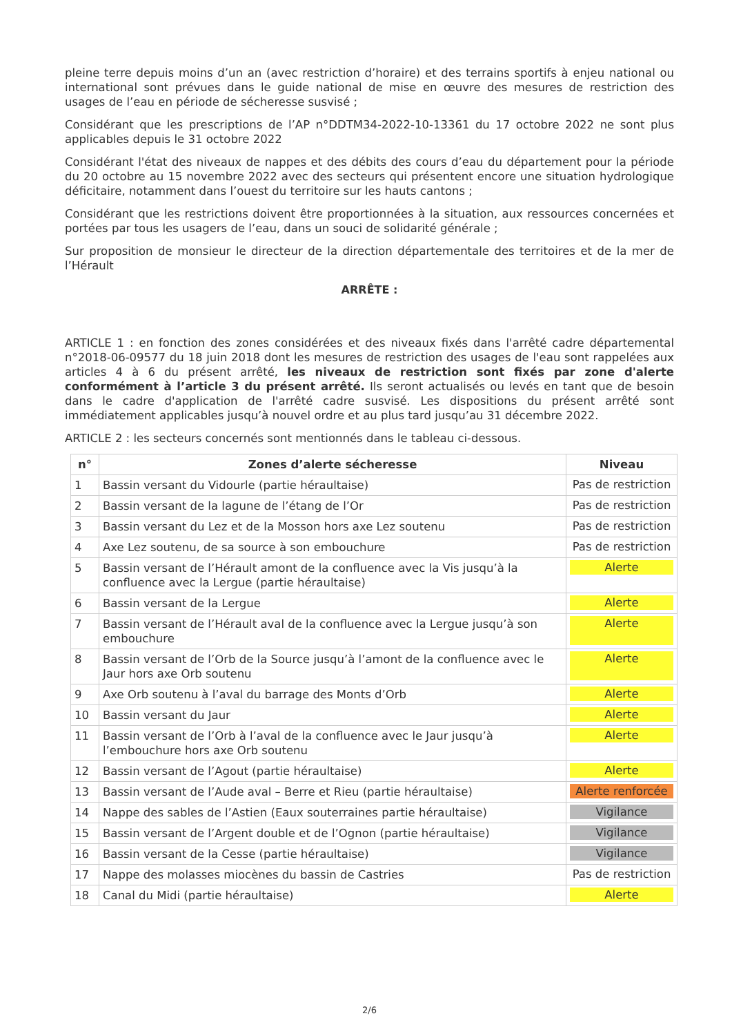pleine terre depuis moins d’un an (avec restriction d’horaire) et des terrains sportifs à enjeu national ou international sont prévues dans le guide national de mise en œuvre des mesures de restriction des usages de l’eau en période de sécheresse susvisé ;
Considérant que les prescriptions de l’AP n°DDTM34-2022-10-13361 du 17 octobre 2022 ne sont plus applicables depuis le 31 octobre 2022
Considérant l'état des niveaux de nappes et des débits des cours d’eau du département pour la période du 20 octobre au 15 novembre 2022 avec des secteurs qui présentent encore une situation hydrologique déficitaire, notamment dans l’ouest du territoire sur les hauts cantons ;
Considérant que les restrictions doivent être proportionnées à la situation, aux ressources concernées et portées par tous les usagers de l’eau, dans un souci de solidarité générale ;
Sur proposition de monsieur le directeur de la direction départementale des territoires et de la mer de l’Hérault
ARRÊTE :
ARTICLE 1 : en fonction des zones considérées et des niveaux fixés dans l'arrêté cadre départemental n°2018-06-09577 du 18 juin 2018 dont les mesures de restriction des usages de l'eau sont rappelées aux articles 4 à 6 du présent arrêté, les niveaux de restriction sont fixés par zone d'alerte conformément à l’article 3 du présent arrêté. Ils seront actualisés ou levés en tant que de besoin dans le cadre d'application de l'arrêté cadre susvisé. Les dispositions du présent arrêté sont immédiatement applicables jusqu’à nouvel ordre et au plus tard jusqu’au 31 décembre 2022.
ARTICLE 2 : les secteurs concernés sont mentionnés dans le tableau ci-dessous.
| n° | Zones d’alerte sécheresse | Niveau |
| --- | --- | --- |
| 1 | Bassin versant du Vidourle (partie héraultaise) | Pas de restriction |
| 2 | Bassin versant de la lagune de l’étang de l’Or | Pas de restriction |
| 3 | Bassin versant du Lez et de la Mosson hors axe Lez soutenu | Pas de restriction |
| 4 | Axe Lez soutenu, de sa source à son embouchure | Pas de restriction |
| 5 | Bassin versant de l’Hérault amont de la confluence avec la Vis jusqu’à la confluence avec la Lergue (partie héraultaise) | Alerte |
| 6 | Bassin versant de la Lergue | Alerte |
| 7 | Bassin versant de l’Hérault aval de la confluence avec la Lergue jusqu’à son embouchure | Alerte |
| 8 | Bassin versant de l’Orb de la Source jusqu’à l’amont de la confluence avec le Jaur hors axe Orb soutenu | Alerte |
| 9 | Axe Orb soutenu à l’aval du barrage des Monts d’Orb | Alerte |
| 10 | Bassin versant du Jaur | Alerte |
| 11 | Bassin versant de l’Orb à l’aval de la confluence avec le Jaur jusqu’à l’embouchure hors axe Orb soutenu | Alerte |
| 12 | Bassin versant de l’Agout (partie héraultaise) | Alerte |
| 13 | Bassin versant de l’Aude aval – Berre et Rieu (partie héraultaise) | Alerte renforcée |
| 14 | Nappe des sables de l’Astien (Eaux souterraines partie héraultaise) | Vigilance |
| 15 | Bassin versant de l’Argent double et de l’Ognon (partie héraultaise) | Vigilance |
| 16 | Bassin versant de la Cesse (partie héraultaise) | Vigilance |
| 17 | Nappe des molasses miocènes du bassin de Castries | Pas de restriction |
| 18 | Canal du Midi (partie héraultaise) | Alerte |
2/6